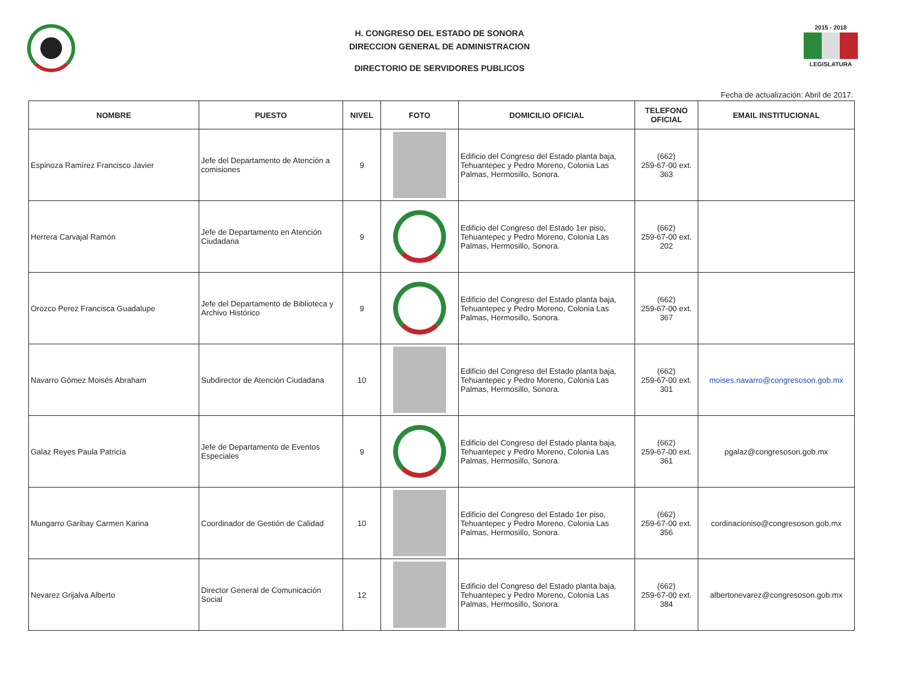H. CONGRESO DEL ESTADO DE SONORA
DIRECCION GENERAL DE ADMINISTRACION
DIRECTORIO DE SERVIDORES PUBLICOS
2015 - 2018
LEGISLATURA
Fecha de actualización: Abril de 2017.
| NOMBRE | PUESTO | NIVEL | FOTO | DOMICILIO OFICIAL | TELEFONO OFICIAL | EMAIL INSTITUCIONAL |
| --- | --- | --- | --- | --- | --- | --- |
| Espinoza Ramírez Francisco Javier | Jefe del Departamento de Atención a comisiones | 9 | | Edificio del Congreso del Estado planta baja, Tehuantepec y Pedro Moreno, Colonia Las Palmas, Hermosillo, Sonora. | (662) 259-67-00 ext. 363 | |
| Herrera Carvajal Ramón | Jefe de Departamento en Atención Ciudadana | 9 | | Edificio del Congreso del Estado 1er piso, Tehuantepec y Pedro Moreno, Colonia Las Palmas, Hermosillo, Sonora. | (662) 259-67-00 ext. 202 | |
| Orozco Perez Francisca Guadalupe | Jefe del Departamento de Biblioteca y Archivo Histórico | 9 | | Edificio del Congreso del Estado planta baja, Tehuantepec y Pedro Moreno, Colonia Las Palmas, Hermosillo, Sonora. | (662) 259-67-00 ext. 367 | |
| Navarro Gómez Moisés Abraham | Subdirector de Atención Ciudadana | 10 | | Edificio del Congreso del Estado planta baja, Tehuantepec y Pedro Moreno, Colonia Las Palmas, Hermosillo, Sonora. | (662) 259-67-00 ext. 301 | moises.navarro@congresoson.gob.mx |
| Galaz Reyes Paula Patricia | Jefe de Departamento de Eventos Especiales | 9 | | Edificio del Congreso del Estado planta baja, Tehuantepec y Pedro Moreno, Colonia Las Palmas, Hermosillo, Sonora. | (662) 259-67-00 ext. 361 | pgalaz@congresoson.gob.mx |
| Mungarro Garibay Carmen Karina | Coordinador de Gestión de Calidad | 10 | | Edificio del Congreso del Estado 1er piso, Tehuantepec y Pedro Moreno, Colonia Las Palmas, Hermosillo, Sonora. | (662) 259-67-00 ext. 356 | cordinacioniso@congresoson.gob.mx |
| Nevarez Grijalva Alberto | Director General de Comunicación Social | 12 | | Edificio del Congreso del Estado planta baja, Tehuantepec y Pedro Moreno, Colonia Las Palmas, Hermosillo, Sonora. | (662) 259-67-00 ext. 384 | albertonevarez@congresoson.gob.mx |